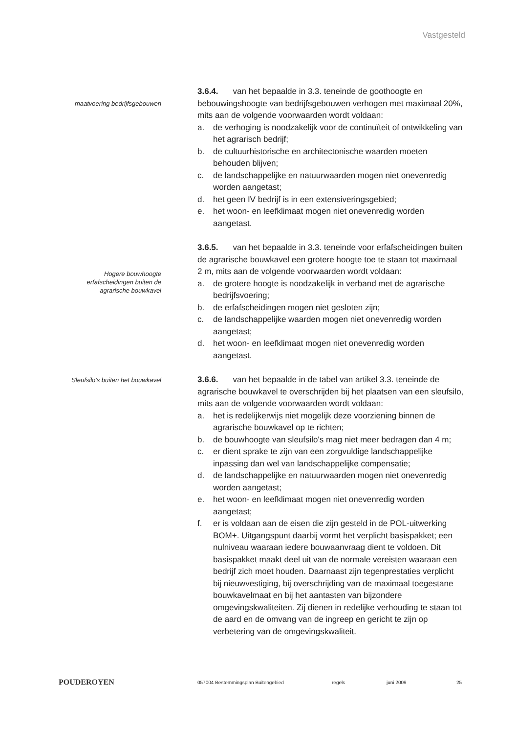Vastgesteld
maatvoering bedrijfsgebouwen
3.6.4. van het bepaalde in 3.3. teneinde de goothoogte en bebouwingshoogte van bedrijfsgebouwen verhogen met maximaal 20%, mits aan de volgende voorwaarden wordt voldaan:
a. de verhoging is noodzakelijk voor de continuïteit of ontwikkeling van het agrarisch bedrijf;
b. de cultuurhistorische en architectonische waarden moeten behouden blijven;
c. de landschappelijke en natuurwaarden mogen niet onevenredig worden aangetast;
d. het geen IV bedrijf is in een extensiveringsgebied;
e. het woon- en leefklimaat mogen niet onevenredig worden aangetast.
Hogere bouwhoogte erfafscheidingen buiten de agrarische bouwkavel
3.6.5. van het bepaalde in 3.3. teneinde voor erfafscheidingen buiten de agrarische bouwkavel een grotere hoogte toe te staan tot maximaal 2 m, mits aan de volgende voorwaarden wordt voldaan:
a. de grotere hoogte is noodzakelijk in verband met de agrarische bedrijfsvoering;
b. de erfafscheidingen mogen niet gesloten zijn;
c. de landschappelijke waarden mogen niet onevenredig worden aangetast;
d. het woon- en leefklimaat mogen niet onevenredig worden aangetast.
Sleufsilo's buiten het bouwkavel
3.6.6. van het bepaalde in de tabel van artikel 3.3. teneinde de agrarische bouwkavel te overschrijden bij het plaatsen van een sleufsilo, mits aan de volgende voorwaarden wordt voldaan:
a. het is redelijkerwijs niet mogelijk deze voorziening binnen de agrarische bouwkavel op te richten;
b. de bouwhoogte van sleufsilo's mag niet meer bedragen dan 4 m;
c. er dient sprake te zijn van een zorgvuldige landschappelijke inpassing dan wel van landschappelijke compensatie;
d. de landschappelijke en natuurwaarden mogen niet onevenredig worden aangetast;
e. het woon- en leefklimaat mogen niet onevenredig worden aangetast;
f. er is voldaan aan de eisen die zijn gesteld in de POL-uitwerking BOM+. Uitgangspunt daarbij vormt het verplicht basispakket; een nulniveau waaraan iedere bouwaanvraag dient te voldoen. Dit basispakket maakt deel uit van de normale vereisten waaraan een bedrijf zich moet houden. Daarnaast zijn tegenprestaties verplicht bij nieuwvestiging, bij overschrijding van de maximaal toegestane bouwkavelmaat en bij het aantasten van bijzondere omgevingskwaliteiten. Zij dienen in redelijke verhouding te staan tot de aard en de omvang van de ingreep en gericht te zijn op verbetering van de omgevingskwaliteit.
POUDEROYEN
057004 Bestemmingsplan Buitengebied regels juni 2009 25